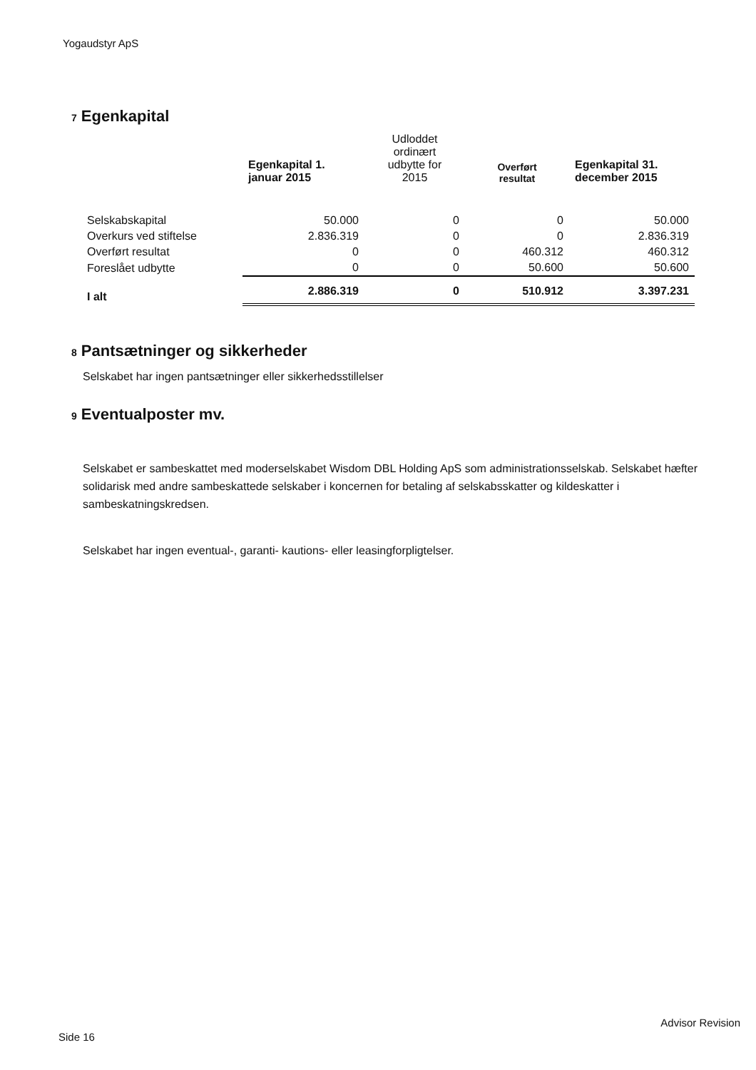Yogaudstyr ApS
7 Egenkapital
| | Egenkapital 1. januar 2015 | Udloddet ordinært udbytte for 2015 | Overført resultat | Egenkapital 31. december 2015 |
| --- | --- | --- | --- | --- |
| Selskabskapital | 50.000 | 0 | 0 | 50.000 |
| Overkurs ved stiftelse | 2.836.319 | 0 | 0 | 2.836.319 |
| Overført resultat | 0 | 0 | 460.312 | 460.312 |
| Foreslået udbytte | 0 | 0 | 50.600 | 50.600 |
| I alt | 2.886.319 | 0 | 510.912 | 3.397.231 |
8 Pantsætninger og sikkerheder
Selskabet har ingen pantsætninger eller sikkerhedsstillelser
9 Eventualposter mv.
Selskabet er sambeskattet med moderselskabet Wisdom DBL Holding ApS som administrationsselskab. Selskabet hæfter solidarisk med andre sambeskattede selskaber i koncernen for betaling af selskabsskatter og kildeskatter i sambeskatningskredsen.
Selskabet har ingen eventual-, garanti- kautions- eller leasingforpligtelser.
Advisor Revision
Side 16